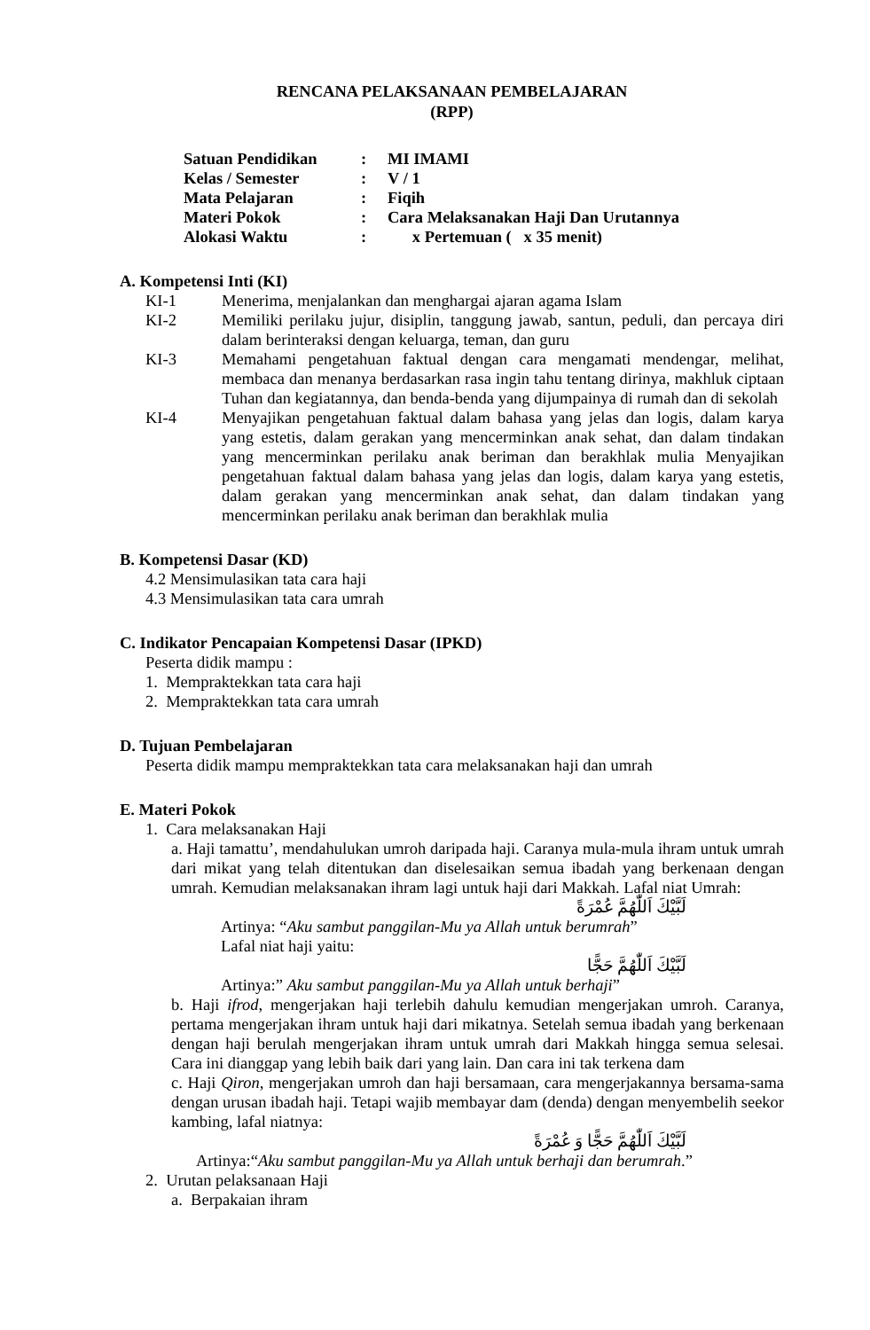RENCANA PELAKSANAAN PEMBELAJARAN
(RPP)
| Satuan Pendidikan | : | MI IMAMI |
| Kelas / Semester | : | V / 1 |
| Mata Pelajaran | : | Fiqih |
| Materi Pokok | : | Cara Melaksanakan Haji Dan Urutannya |
| Alokasi Waktu | : | x Pertemuan ( x 35 menit) |
A. Kompetensi Inti (KI)
KI-1 Menerima, menjalankan dan menghargai ajaran agama Islam
KI-2 Memiliki perilaku jujur, disiplin, tanggung jawab, santun, peduli, dan percaya diri dalam berinteraksi dengan keluarga, teman, dan guru
KI-3 Memahami pengetahuan faktual dengan cara mengamati mendengar, melihat, membaca dan menanya berdasarkan rasa ingin tahu tentang dirinya, makhluk ciptaan Tuhan dan kegiatannya, dan benda-benda yang dijumpainya di rumah dan di sekolah
KI-4 Menyajikan pengetahuan faktual dalam bahasa yang jelas dan logis, dalam karya yang estetis, dalam gerakan yang mencerminkan anak sehat, dan dalam tindakan yang mencerminkan perilaku anak beriman dan berakhlak mulia Menyajikan pengetahuan faktual dalam bahasa yang jelas dan logis, dalam karya yang estetis, dalam gerakan yang mencerminkan anak sehat, dan dalam tindakan yang mencerminkan perilaku anak beriman dan berakhlak mulia
B. Kompetensi Dasar (KD)
4.2 Mensimulasikan tata cara haji
4.3 Mensimulasikan tata cara umrah
C. Indikator Pencapaian Kompetensi Dasar (IPKD)
Peserta didik mampu :
1. Mempraktekkan tata cara haji
2. Mempraktekkan tata cara umrah
D. Tujuan Pembelajaran
Peserta didik mampu mempraktekkan tata cara melaksanakan haji dan umrah
E. Materi Pokok
1. Cara melaksanakan Haji
a. Haji tamattu’, mendahulukan umroh daripada haji. Caranya mula-mula ihram untuk umrah dari mikat yang telah ditentukan dan diselesaikan semua ibadah yang berkenaan dengan umrah. Kemudian melaksanakan ihram lagi untuk haji dari Makkah. Lafal niat Umrah:
لَبَّيْكَ اَللّٰهُمَّ عُمْرَةً
Artinya: “Aku sambut panggilan-Mu ya Allah untuk berumrah”
Lafal niat haji yaitu:
لَبَّيْكَ اَللّٰهُمَّ حَجًّا
Artinya:” Aku sambut panggilan-Mu ya Allah untuk berhaji”
b. Haji ifrod, mengerjakan haji terlebih dahulu kemudian mengerjakan umroh. Caranya, pertama mengerjakan ihram untuk haji dari mikatnya. Setelah semua ibadah yang berkenaan dengan haji berulah mengerjakan ihram untuk umrah dari Makkah hingga semua selesai. Cara ini dianggap yang lebih baik dari yang lain. Dan cara ini tak terkena dam
c. Haji Qiron, mengerjakan umroh dan haji bersamaan, cara mengerjakannya bersama-sama dengan urusan ibadah haji. Tetapi wajib membayar dam (denda) dengan menyembelih seekor kambing, lafal niatnya:
لَبَّيْكَ اَللّٰهُمَّ حَجًّا وَ عُمْرَةً
Artinya:“Aku sambut panggilan-Mu ya Allah untuk berhaji dan berumrah.”
2. Urutan pelaksanaan Haji
a. Berpakaian ihram